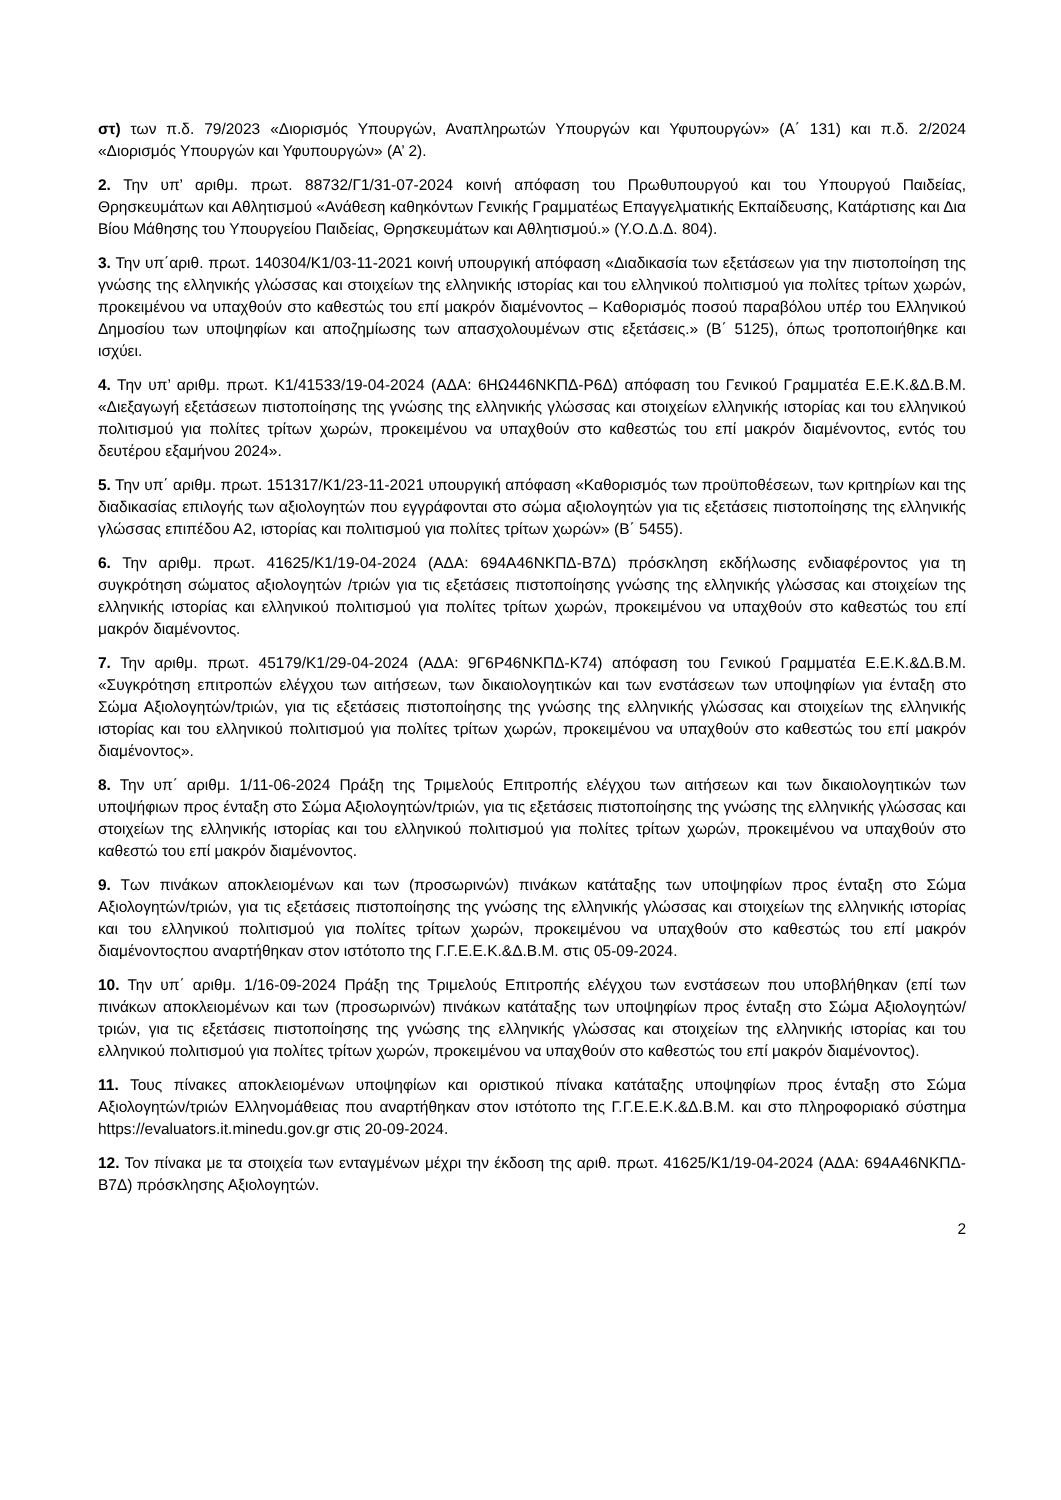στ) των π.δ. 79/2023 «Διορισμός Υπουργών, Αναπληρωτών Υπουργών και Υφυπουργών» (Α΄ 131) και π.δ. 2/2024 «Διορισμός Υπουργών και Υφυπουργών» (Α’ 2).
2. Την υπ’ αριθμ. πρωτ. 88732/Γ1/31-07-2024 κοινή απόφαση του Πρωθυπουργού και του Υπουργού Παιδείας, Θρησκευμάτων και Αθλητισμού «Ανάθεση καθηκόντων Γενικής Γραμματέως Επαγγελματικής Εκπαίδευσης, Κατάρτισης και Δια Βίου Μάθησης του Υπουργείου Παιδείας, Θρησκευμάτων και Αθλητισμού.» (Υ.Ο.Δ.Δ. 804).
3. Την υπ΄αριθ. πρωτ. 140304/Κ1/03-11-2021 κοινή υπουργική απόφαση «Διαδικασία των εξετάσεων για την πιστοποίηση της γνώσης της ελληνικής γλώσσας και στοιχείων της ελληνικής ιστορίας και του ελληνικού πολιτισμού για πολίτες τρίτων χωρών, προκειμένου να υπαχθούν στο καθεστώς του επί μακρόν διαμένοντος – Καθορισμός ποσού παραβόλου υπέρ του Ελληνικού Δημοσίου των υποψηφίων και αποζημίωσης των απασχολουμένων στις εξετάσεις.» (Β΄ 5125), όπως τροποποιήθηκε και ισχύει.
4. Την υπ’ αριθμ. πρωτ. Κ1/41533/19-04-2024 (ΑΔΑ: 6ΗΩ446ΝΚΠΔ-Ρ6Δ) απόφαση του Γενικού Γραμματέα Ε.Ε.Κ.&Δ.Β.Μ. «Διεξαγωγή εξετάσεων πιστοποίησης της γνώσης της ελληνικής γλώσσας και στοιχείων ελληνικής ιστορίας και του ελληνικού πολιτισμού για πολίτες τρίτων χωρών, προκειμένου να υπαχθούν στο καθεστώς του επί μακρόν διαμένοντος, εντός του δευτέρου εξαμήνου 2024».
5. Την υπ΄ αριθμ. πρωτ. 151317/Κ1/23-11-2021 υπουργική απόφαση «Καθορισμός των προϋποθέσεων, των κριτηρίων και της διαδικασίας επιλογής των αξιολογητών που εγγράφονται στο σώμα αξιολογητών για τις εξετάσεις πιστοποίησης της ελληνικής γλώσσας επιπέδου Α2, ιστορίας και πολιτισμού για πολίτες τρίτων χωρών» (Β΄ 5455).
6. Την αριθμ. πρωτ. 41625/Κ1/19-04-2024 (ΑΔΑ: 694Α46ΝΚΠΔ-Β7Δ) πρόσκληση εκδήλωσης ενδιαφέροντος για τη συγκρότηση σώματος αξιολογητών /τριών για τις εξετάσεις πιστοποίησης γνώσης της ελληνικής γλώσσας και στοιχείων της ελληνικής ιστορίας και ελληνικού πολιτισμού για πολίτες τρίτων χωρών, προκειμένου να υπαχθούν στο καθεστώς του επί μακρόν διαμένοντος.
7. Την αριθμ. πρωτ. 45179/Κ1/29-04-2024 (ΑΔΑ: 9Γ6Ρ46ΝΚΠΔ-Κ74) απόφαση του Γενικού Γραμματέα Ε.Ε.Κ.&Δ.Β.Μ. «Συγκρότηση επιτροπών ελέγχου των αιτήσεων, των δικαιολογητικών και των ενστάσεων των υποψηφίων για ένταξη στο Σώμα Αξιολογητών/τριών, για τις εξετάσεις πιστοποίησης της γνώσης της ελληνικής γλώσσας και στοιχείων της ελληνικής ιστορίας και του ελληνικού πολιτισμού για πολίτες τρίτων χωρών, προκειμένου να υπαχθούν στο καθεστώς του επί μακρόν διαμένοντος».
8. Την υπ΄ αριθμ. 1/11-06-2024 Πράξη της Τριμελούς Επιτροπής ελέγχου των αιτήσεων και των δικαιολογητικών των υποψήφιων προς ένταξη στο Σώμα Αξιολογητών/τριών, για τις εξετάσεις πιστοποίησης της γνώσης της ελληνικής γλώσσας και στοιχείων της ελληνικής ιστορίας και του ελληνικού πολιτισμού για πολίτες τρίτων χωρών, προκειμένου να υπαχθούν στο καθεστώ του επί μακρόν διαμένοντος.
9. Των πινάκων αποκλειομένων και των (προσωρινών) πινάκων κατάταξης των υποψηφίων προς ένταξη στο Σώμα Αξιολογητών/τριών, για τις εξετάσεις πιστοποίησης της γνώσης της ελληνικής γλώσσας και στοιχείων της ελληνικής ιστορίας και του ελληνικού πολιτισμού για πολίτες τρίτων χωρών, προκειμένου να υπαχθούν στο καθεστώς του επί μακρόν διαμένοντοςπου αναρτήθηκαν στον ιστότοπο της Γ.Γ.Ε.Ε.Κ.&Δ.Β.Μ. στις 05-09-2024.
10. Την υπ΄ αριθμ. 1/16-09-2024 Πράξη της Τριμελούς Επιτροπής ελέγχου των ενστάσεων που υποβλήθηκαν (επί των πινάκων αποκλειομένων και των (προσωρινών) πινάκων κατάταξης των υποψηφίων προς ένταξη στο Σώμα Αξιολογητών/τριών, για τις εξετάσεις πιστοποίησης της γνώσης της ελληνικής γλώσσας και στοιχείων της ελληνικής ιστορίας και του ελληνικού πολιτισμού για πολίτες τρίτων χωρών, προκειμένου να υπαχθούν στο καθεστώς του επί μακρόν διαμένοντος).
11. Τους πίνακες αποκλειομένων υποψηφίων και οριστικού πίνακα κατάταξης υποψηφίων προς ένταξη στο Σώμα Αξιολογητών/τριών Ελληνομάθειας που αναρτήθηκαν στον ιστότοπο της Γ.Γ.Ε.Ε.Κ.&Δ.Β.Μ. και στο πληροφοριακό σύστημα https://evaluators.it.minedu.gov.gr στις 20-09-2024.
12. Τον πίνακα με τα στοιχεία των ενταγμένων μέχρι την έκδοση της αριθ. πρωτ. 41625/Κ1/19-04-2024 (ΑΔΑ: 694Α46ΝΚΠΔ-Β7Δ) πρόσκλησης Αξιολογητών.
2